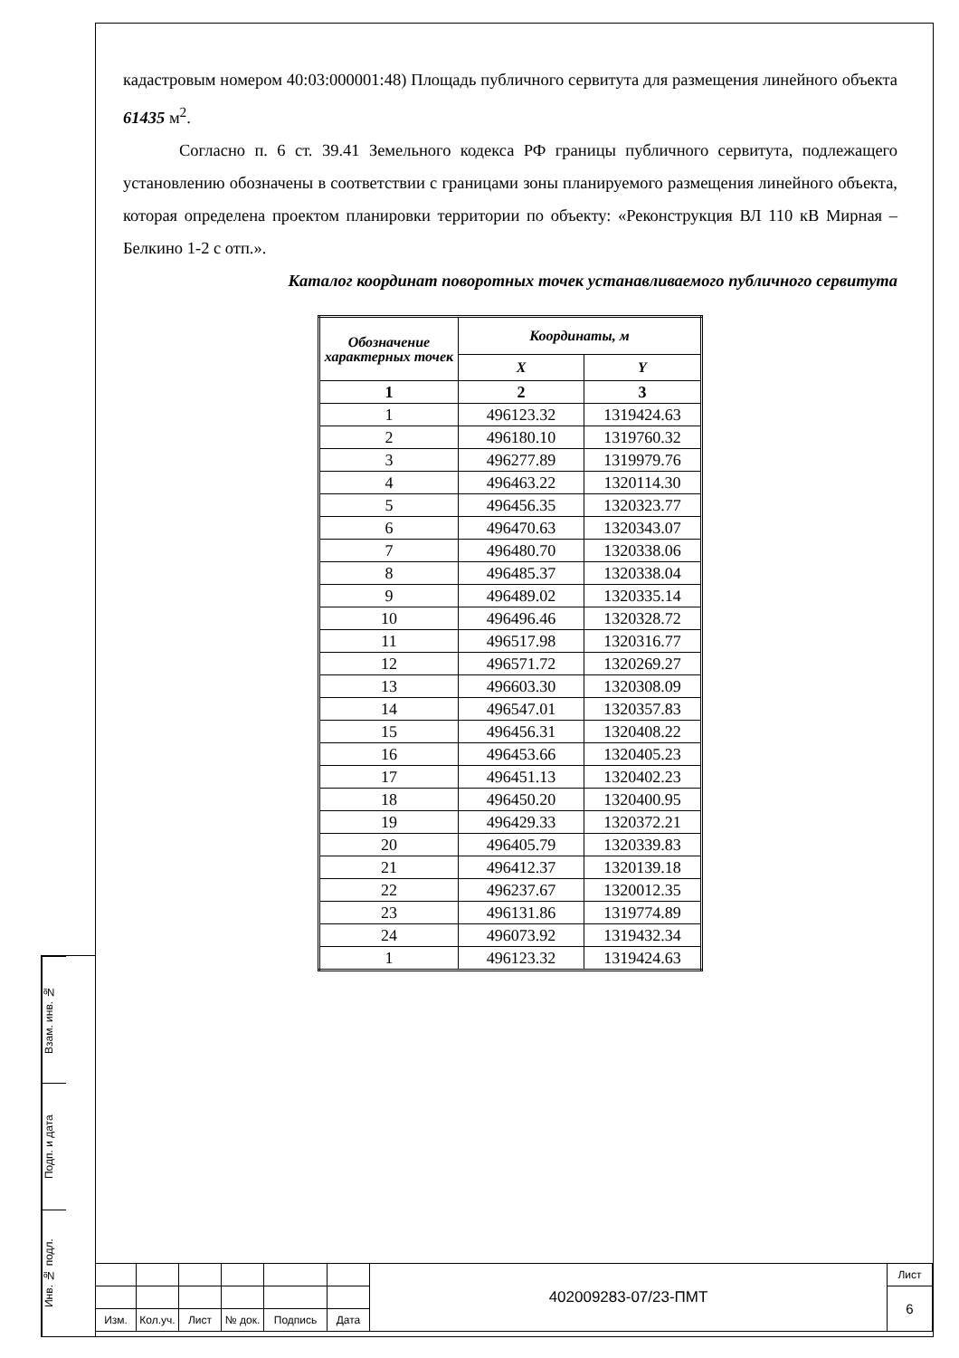кадастровым номером 40:03:000001:48) Площадь публичного сервитута для размещения линейного объекта 61435 м<sup>2</sup>.
Согласно п. 6 ст. 39.41 Земельного кодекса РФ границы публичного сервитута, подлежащего установлению обозначены в соответствии с границами зоны планируемого размещения линейного объекта, которая определена проектом планировки территории по объекту: «Реконструкция ВЛ 110 кВ Мирная – Белкино 1-2 с отп.».
Каталог координат поворотных точек устанавливаемого публичного сервитута
| Обозначение характерных точек | Координаты, м | |
| --- | --- | --- |
| | X | Y |
| 1 | 2 | 3 |
| 1 | 496123.32 | 1319424.63 |
| 2 | 496180.10 | 1319760.32 |
| 3 | 496277.89 | 1319979.76 |
| 4 | 496463.22 | 1320114.30 |
| 5 | 496456.35 | 1320323.77 |
| 6 | 496470.63 | 1320343.07 |
| 7 | 496480.70 | 1320338.06 |
| 8 | 496485.37 | 1320338.04 |
| 9 | 496489.02 | 1320335.14 |
| 10 | 496496.46 | 1320328.72 |
| 11 | 496517.98 | 1320316.77 |
| 12 | 496571.72 | 1320269.27 |
| 13 | 496603.30 | 1320308.09 |
| 14 | 496547.01 | 1320357.83 |
| 15 | 496456.31 | 1320408.22 |
| 16 | 496453.66 | 1320405.23 |
| 17 | 496451.13 | 1320402.23 |
| 18 | 496450.20 | 1320400.95 |
| 19 | 496429.33 | 1320372.21 |
| 20 | 496405.79 | 1320339.83 |
| 21 | 496412.37 | 1320139.18 |
| 22 | 496237.67 | 1320012.35 |
| 23 | 496131.86 | 1319774.89 |
| 24 | 496073.92 | 1319432.34 |
| 1 | 496123.32 | 1319424.63 |
Взам. инв. №
Подп. и дата
Инв. № подл.
| | | | | | | 402009283-07/23-ПМТ | Лист |
| | | | | | | | 6 |
| Изм. | Кол.уч. | Лист | № док. | Подпись | Дата | | |